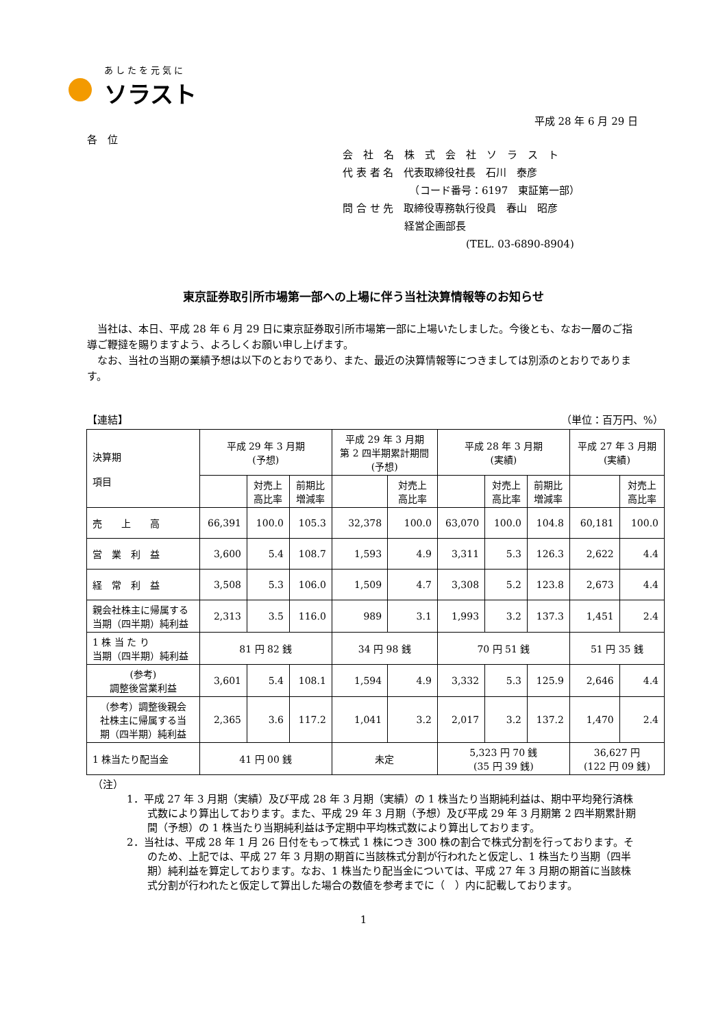あしたを元気に
ソラスト
平成 28 年 6 月 29 日
各　位
会　社　名　株　式　会　社　ソ　ラ　ス　ト
代 表 者 名　代表取締役社長　石川　泰彦
　　　　　　　（コード番号：6197　東証第一部）
問 合 せ 先　取締役専務執行役員　春山　昭彦
　　　　　　経営企画部長
　　　　　　　　　　　　(TEL. 03-6890-8904)
東京証券取引所市場第一部への上場に伴う当社決算情報等のお知らせ
　当社は、本日、平成 28 年 6 月 29 日に東京証券取引所市場第一部に上場いたしました。今後とも、なお一層のご指導ご鞭撻を賜りますよう、よろしくお願い申し上げます。
　なお、当社の当期の業績予想は以下のとおりであり、また、最近の決算情報等につきましては別添のとおりであります。
【連結】 （単位：百万円、%）
| 決算期 項目 | 平成 29 年 3 月期 (予想) | | | 平成 29 年 3 月期 第 2 四半期累計期間 (予想) | | 平成 28 年 3 月期 (実績) | | | 平成 27 年 3 月期 (実績) | |
| --- | --- | --- | --- | --- | --- | --- | --- | --- | --- | --- |
| | | 対売上 高比率 | 前期比 増減率 | | 対売上 高比率 | | 対売上 高比率 | 前期比 増減率 | | 対売上 高比率 |
| 売 上 高 | 66,391 | 100.0 | 105.3 | 32,378 | 100.0 | 63,070 | 100.0 | 104.8 | 60,181 | 100.0 |
| 営 業 利 益 | 3,600 | 5.4 | 108.7 | 1,593 | 4.9 | 3,311 | 5.3 | 126.3 | 2,622 | 4.4 |
| 経 常 利 益 | 3,508 | 5.3 | 106.0 | 1,509 | 4.7 | 3,308 | 5.2 | 123.8 | 2,673 | 4.4 |
| 親会社株主に帰属する 当期（四半期）純利益 | 2,313 | 3.5 | 116.0 | 989 | 3.1 | 1,993 | 3.2 | 137.3 | 1,451 | 2.4 |
| 1 株 当 た り 当期（四半期）純利益 | 81 円 82 銭 | | | 34 円 98 銭 | | 70 円 51 銭 | | | 51 円 35 銭 | |
| (参考) 調整後営業利益 | 3,601 | 5.4 | 108.1 | 1,594 | 4.9 | 3,332 | 5.3 | 125.9 | 2,646 | 4.4 |
| （参考）調整後親会 社株主に帰属する当 期（四半期）純利益 | 2,365 | 3.6 | 117.2 | 1,041 | 3.2 | 2,017 | 3.2 | 137.2 | 1,470 | 2.4 |
| 1 株当たり配当金 | 41 円 00 銭 | | | 未定 | | 5,323 円 70 銭 (35 円 39 銭) | | | 36,627 円 (122 円 09 銭) | |
（注）
1．平成 27 年 3 月期（実績）及び平成 28 年 3 月期（実績）の 1 株当たり当期純利益は、期中平均発行済株式数により算出しております。また、平成 29 年 3 月期（予想）及び平成 29 年 3 月期第 2 四半期累計期間（予想）の 1 株当たり当期純利益は予定期中平均株式数により算出しております。
2．当社は、平成 28 年 1 月 26 日付をもって株式 1 株につき 300 株の割合で株式分割を行っております。そのため、上記では、平成 27 年 3 月期の期首に当該株式分割が行われたと仮定し、1 株当たり当期（四半期）純利益を算定しております。なお、1 株当たり配当金については、平成 27 年 3 月期の期首に当該株式分割が行われたと仮定して算出した場合の数値を参考までに（　）内に記載しております。
1